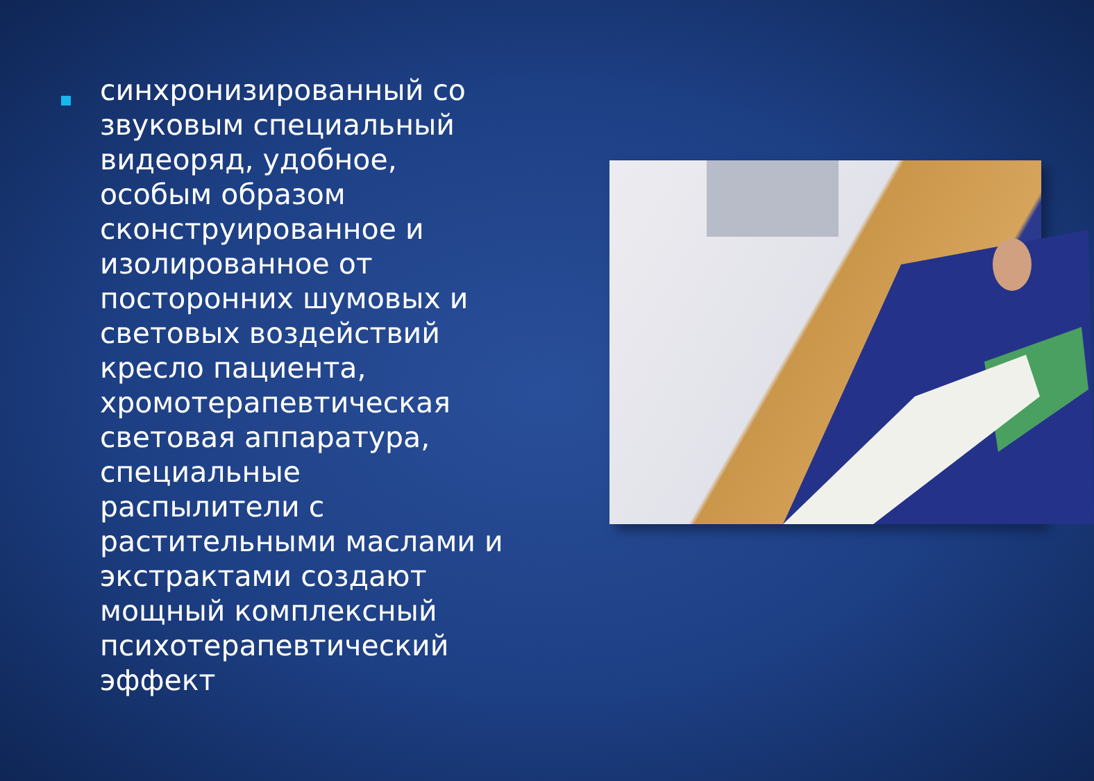синхронизированный со звуковым специальный видеоряд, удобное, особым образом сконструированное и изолированное от посторонних шумовых и световых воздействий кресло пациента, хромотерапевтическая световая аппаратура, специальные распылители с растительными маслами и экстрактами создают мощный комплексный психотерапевтический эффект